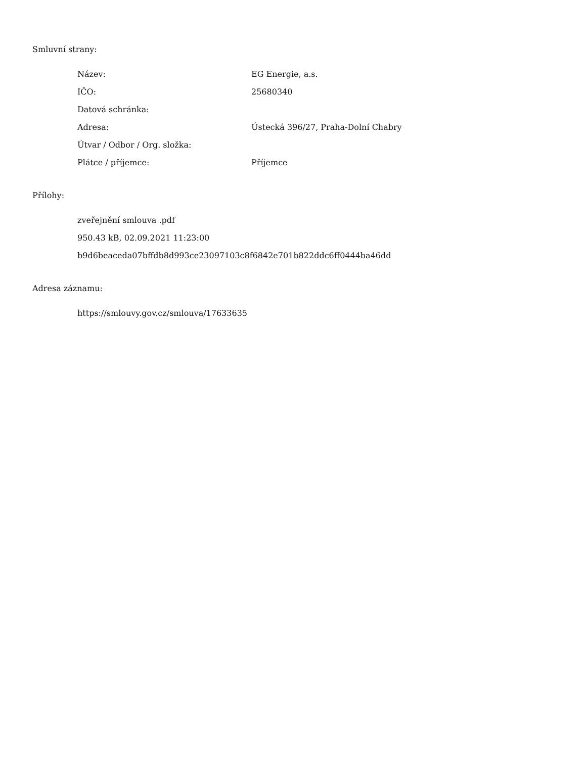Smluvní strany:
| Název: | EG Energie, a.s. |
| IČO: | 25680340 |
| Datová schránka: | |
| Adresa: | Ústecká 396/27, Praha-Dolní Chabry |
| Útvar / Odbor / Org. složka: | |
| Plátce / příjemce: | Příjemce |
Přílohy:
zveřejnění smlouva .pdf
950.43 kB, 02.09.2021 11:23:00
b9d6beaceda07bffdb8d993ce23097103c8f6842e701b822ddc6ff0444ba46dd
Adresa záznamu:
https://smlouvy.gov.cz/smlouva/17633635